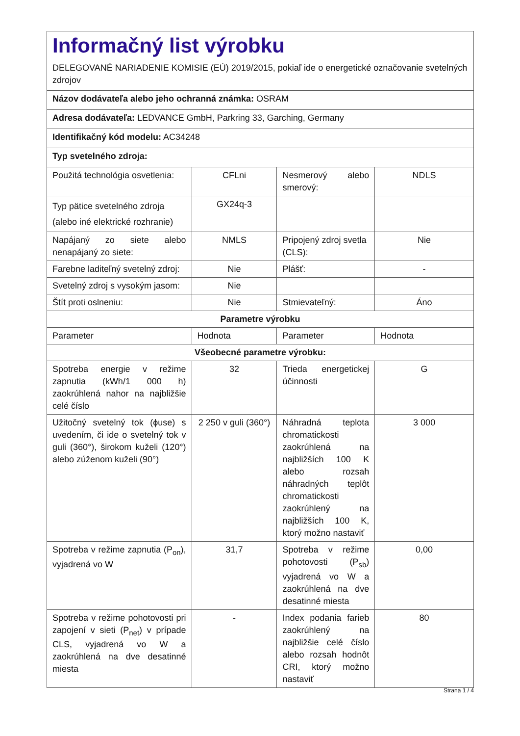| Informačný list výrobku DELEGOVANÉ NARIADENIE KOMISIE (EÚ) 2019/2015, pokiaľ ide o energetické označovanie svetelných zdrojov | | | |
| Názov dodávateľa alebo jeho ochranná známka: OSRAM | | | |
| Adresa dodávateľa: LEDVANCE GmbH, Parkring 33, Garching, Germany | | | |
| Identifikačný kód modelu: AC34248 | | | |
| Typ svetelného zdroja: | | | |
| Použitá technológia osvetlenia: | CFLni | Nesmerový alebo smerový: | NDLS |
| Typ pätice svetelného zdroja (alebo iné elektrické rozhranie) | GX24q-3 | | |
| Napájaný zo siete alebo nenapájaný zo siete: | NMLS | Pripojený zdroj svetla (CLS): | Nie |
| Farebne laditeľný svetelný zdroj: | Nie | Plášť: | - |
| Svetelný zdroj s vysokým jasom: | Nie | | |
| Štít proti oslneniu: | Nie | Stmievateľný: | Áno |
| Parametre výrobku | | | |
| Parameter | Hodnota | Parameter | Hodnota |
| Všeobecné parametre výrobku: | | | |
| Spotreba energie v režime zapnutia (kWh/1 000 h) zaokrúhlená nahor na najbližšie celé číslo | 32 | Trieda energetickej účinnosti | G |
| Užitočný svetelný tok (ɸuse) s uvedením, či ide o svetelný tok v guli (360°), širokom kuželi (120°) alebo zúženom kuželi (90°) | 2 250 v guli (360°) | Náhradná teplota chromatickosti zaokrúhlená na najbližších 100 K alebo rozsah náhradných teplôt chromatickosti zaokrúhlený na najbližších 100 K, ktorý možno nastaviť | 3 000 |
| Spotreba v režime zapnutia (P<sub>on</sub>), vyjadrená vo W | 31,7 | Spotreba v režime pohotovosti (P<sub>sb</sub>) vyjadrená vo W a zaokrúhlená na dve desatinné miesta | 0,00 |
| Spotreba v režime pohotovosti pri zapojení v sieti (P<sub>net</sub>) v prípade CLS, vyjadrená vo W a zaokrúhlená na dve desatinné miesta | - | Index podania farieb zaokrúhlený na najbližšie celé číslo alebo rozsah hodnôt CRI, ktorý možno nastaviť | 80 |
Strana 1 / 4